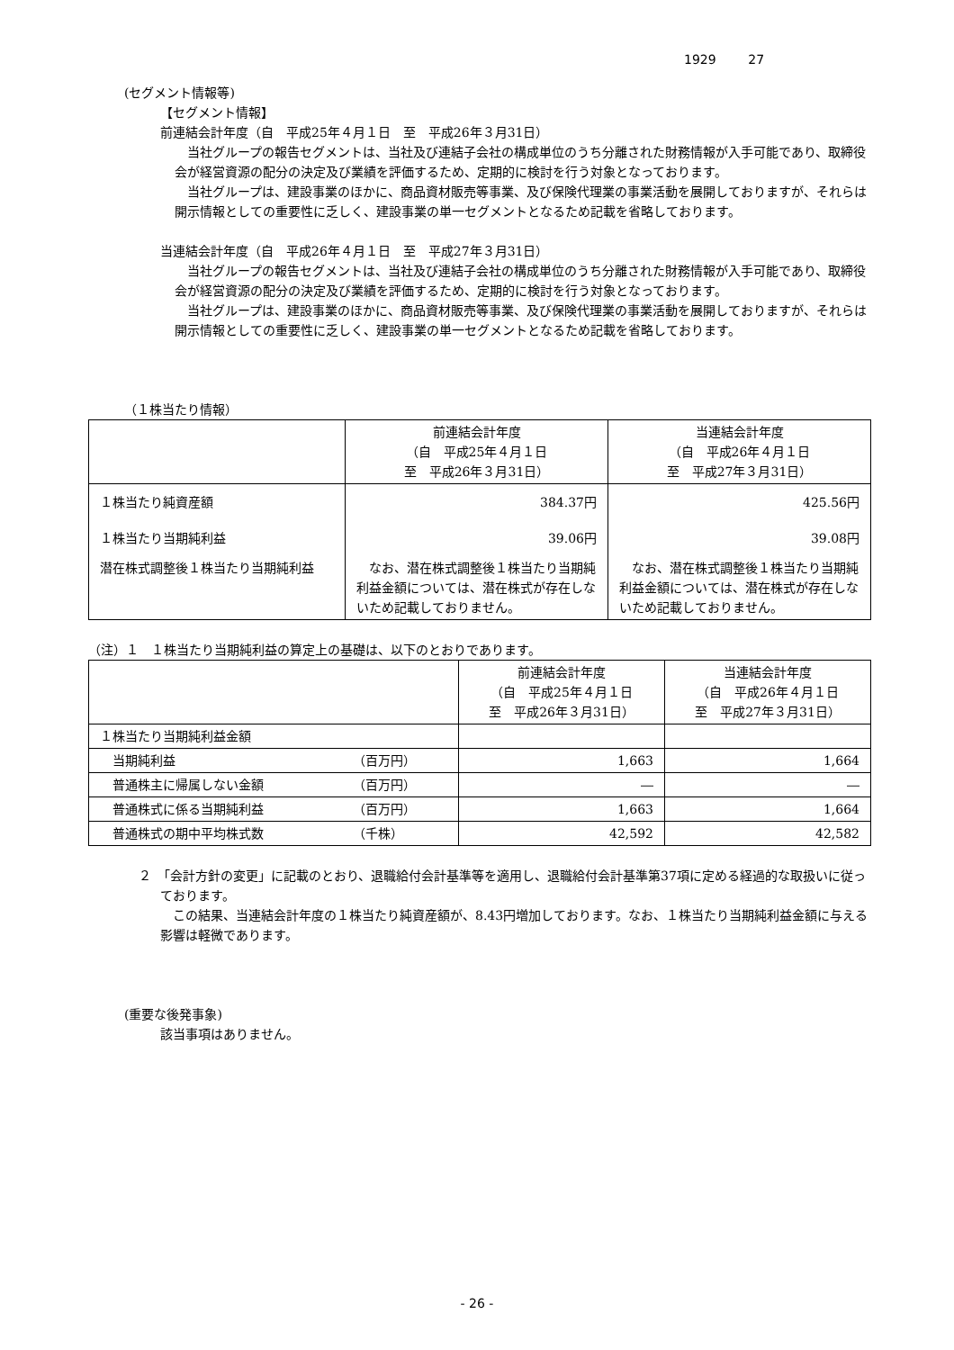1929 27
(セグメント情報等)
【セグメント情報】
前連結会計年度（自　平成25年４月１日　至　平成26年３月31日）
　当社グループの報告セグメントは、当社及び連結子会社の構成単位のうち分離された財務情報が入手可能であり、取締役会が経営資源の配分の決定及び業績を評価するため、定期的に検討を行う対象となっております。
　当社グループは、建設事業のほかに、商品資材販売等事業、及び保険代理業の事業活動を展開しておりますが、それらは開示情報としての重要性に乏しく、建設事業の単一セグメントとなるため記載を省略しております。
当連結会計年度（自　平成26年４月１日　至　平成27年３月31日）
　当社グループの報告セグメントは、当社及び連結子会社の構成単位のうち分離された財務情報が入手可能であり、取締役会が経営資源の配分の決定及び業績を評価するため、定期的に検討を行う対象となっております。
　当社グループは、建設事業のほかに、商品資材販売等事業、及び保険代理業の事業活動を展開しておりますが、それらは開示情報としての重要性に乏しく、建設事業の単一セグメントとなるため記載を省略しております。
（１株当たり情報）
| | 前連結会計年度 （自 平成25年４月１日 至 平成26年３月31日） | 当連結会計年度 （自 平成26年４月１日 至 平成27年３月31日） |
| --- | --- | --- |
| １株当たり純資産額 | 384.37円 | 425.56円 |
| １株当たり当期純利益 | 39.06円 | 39.08円 |
| 潜在株式調整後１株当たり当期純利益 | なお、潜在株式調整後１株当たり当期純利益金額については、潜在株式が存在しないため記載しておりません。 | なお、潜在株式調整後１株当たり当期純利益金額については、潜在株式が存在しないため記載しておりません。 |
（注）１　１株当たり当期純利益の算定上の基礎は、以下のとおりであります。
| | | 前連結会計年度 （自 平成25年４月１日 至 平成26年３月31日） | 当連結会計年度 （自 平成26年４月１日 至 平成27年３月31日） |
| --- | --- | --- | --- |
| １株当たり当期純利益金額 | | | |
| 当期純利益 | （百万円） | 1,663 | 1,664 |
| 普通株主に帰属しない金額 | （百万円） | ― | ― |
| 普通株式に係る当期純利益 | （百万円） | 1,663 | 1,664 |
| 普通株式の期中平均株式数 | （千株） | 42,592 | 42,582 |
２　「会計方針の変更」に記載のとおり、退職給付会計基準等を適用し、退職給付会計基準第37項に定める経過的な取扱いに従っております。
　この結果、当連結会計年度の１株当たり純資産額が、8.43円増加しております。なお、１株当たり当期純利益金額に与える影響は軽微であります。
(重要な後発事象)
該当事項はありません。
- 26 -